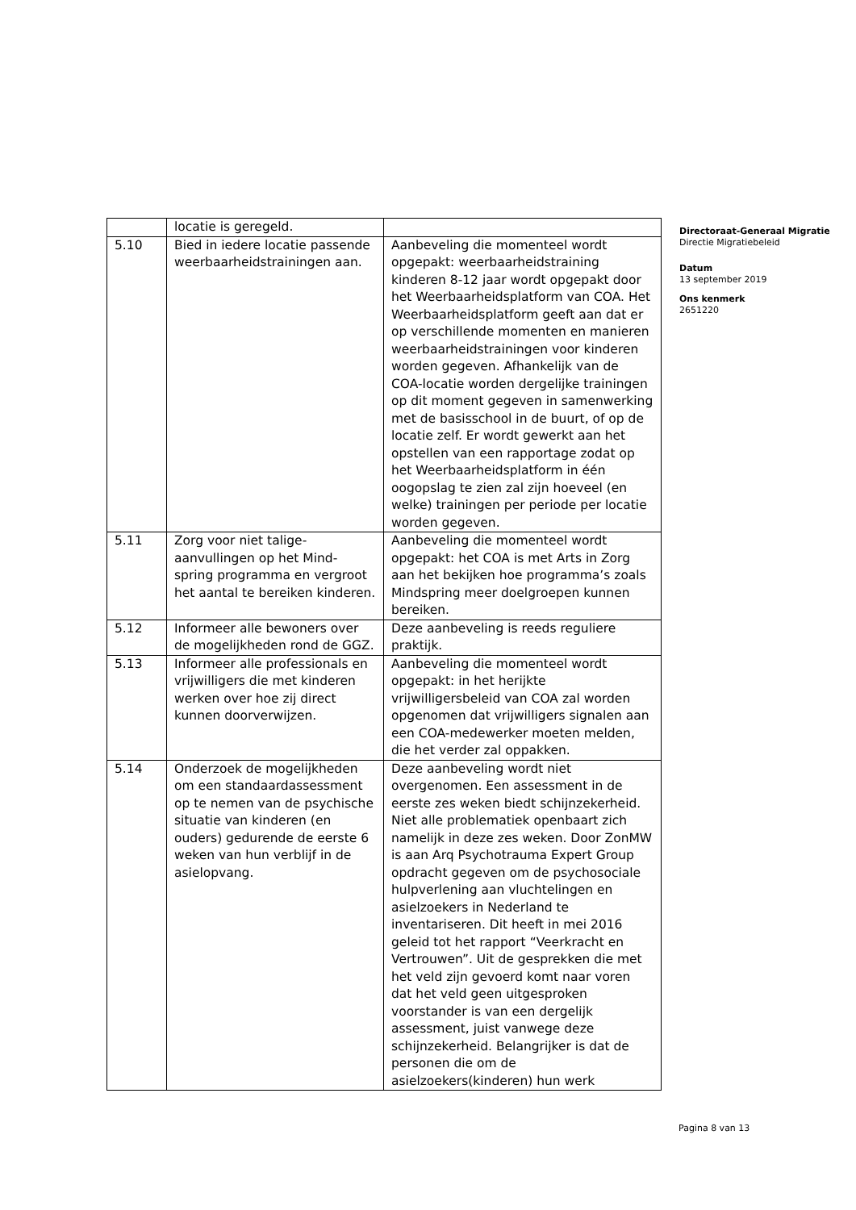| | locatie is geregeld. | |
| 5.10 | Bied in iedere locatie passende weerbaarheidstrainingen aan. | Aanbeveling die momenteel wordt opgepakt: weerbaarheidstraining kinderen 8-12 jaar wordt opgepakt door het Weerbaarheidsplatform van COA. Het Weerbaarheidsplatform geeft aan dat er op verschillende momenten en manieren weerbaarheidstrainingen voor kinderen worden gegeven. Afhankelijk van de COA-locatie worden dergelijke trainingen op dit moment gegeven in samenwerking met de basisschool in de buurt, of op de locatie zelf. Er wordt gewerkt aan het opstellen van een rapportage zodat op het Weerbaarheidsplatform in één oogopslag te zien zal zijn hoeveel (en welke) trainingen per periode per locatie worden gegeven. |
| 5.11 | Zorg voor niet talige-aanvullingen op het Mind-spring programma en vergroot het aantal te bereiken kinderen. | Aanbeveling die momenteel wordt opgepakt: het COA is met Arts in Zorg aan het bekijken hoe programma’s zoals Mindspring meer doelgroepen kunnen bereiken. |
| 5.12 | Informeer alle bewoners over de mogelijkheden rond de GGZ. | Deze aanbeveling is reeds reguliere praktijk. |
| 5.13 | Informeer alle professionals en vrijwilligers die met kinderen werken over hoe zij direct kunnen doorverwijzen. | Aanbeveling die momenteel wordt opgepakt: in het herijkte vrijwilligersbeleid van COA zal worden opgenomen dat vrijwilligers signalen aan een COA-medewerker moeten melden, die het verder zal oppakken. |
| 5.14 | Onderzoek de mogelijkheden om een standaardassessment op te nemen van de psychische situatie van kinderen (en ouders) gedurende de eerste 6 weken van hun verblijf in de asielopvang. | Deze aanbeveling wordt niet overgenomen. Een assessment in de eerste zes weken biedt schijnzekerheid. Niet alle problematiek openbaart zich namelijk in deze zes weken. Door ZonMW is aan Arq Psychotrauma Expert Group opdracht gegeven om de psychosociale hulpverlening aan vluchtelingen en asielzoekers in Nederland te inventariseren. Dit heeft in mei 2016 geleid tot het rapport “Veerkracht en Vertrouwen”. Uit de gesprekken die met het veld zijn gevoerd komt naar voren dat het veld geen uitgesproken voorstander is van een dergelijk assessment, juist vanwege deze schijnzekerheid. Belangrijker is dat de personen die om de asielzoekers(kinderen) hun werk |
Directoraat-Generaal Migratie
Directie Migratiebeleid
Datum
13 september 2019
Ons kenmerk
2651220
Pagina 8 van 13